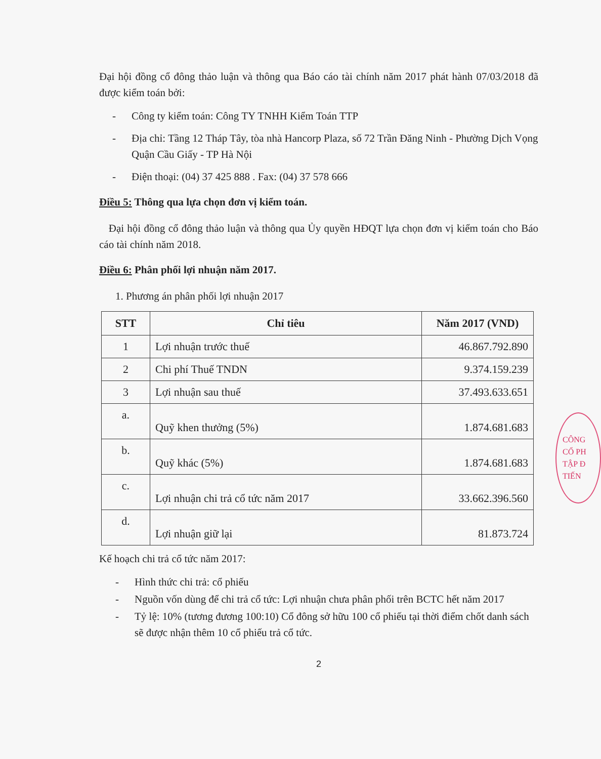Đại hội đồng cổ đông thảo luận và thông qua Báo cáo tài chính năm 2017 phát hành 07/03/2018 đã được kiểm toán bởi:
- Công ty kiểm toán: Công TY TNHH Kiểm Toán TTP
- Địa chỉ: Tầng 12 Tháp Tây, tòa nhà Hancorp Plaza, số 72 Trần Đăng Ninh - Phường Dịch Vọng Quận Cầu Giấy - TP Hà Nội
- Điện thoại: (04) 37 425 888 . Fax: (04) 37 578 666
Điều 5: Thông qua lựa chọn đơn vị kiểm toán.
Đại hội đồng cổ đông thảo luận và thông qua Ủy quyền HĐQT lựa chọn đơn vị kiểm toán cho Báo cáo tài chính năm 2018.
Điều 6: Phân phối lợi nhuận năm 2017.
1. Phương án phân phối lợi nhuận 2017
| STT | Chỉ tiêu | Năm 2017 (VND) |
| --- | --- | --- |
| 1 | Lợi nhuận trước thuế | 46.867.792.890 |
| 2 | Chi phí Thuế TNDN | 9.374.159.239 |
| 3 | Lợi nhuận sau thuế | 37.493.633.651 |
| a. | Quỹ khen thưởng (5%) | 1.874.681.683 |
| b. | Quỹ khác (5%) | 1.874.681.683 |
| c. | Lợi nhuận chi trả cổ tức năm 2017 | 33.662.396.560 |
| d. | Lợi nhuận giữ lại | 81.873.724 |
Kế hoạch chi trả cổ tức năm 2017:
- Hình thức chi trả: cổ phiếu
- Nguồn vốn dùng để chi trả cổ tức: Lợi nhuận chưa phân phối trên BCTC hết năm 2017
- Tỷ lệ: 10% (tương đương 100:10) Cổ đông sở hữu 100 cổ phiếu tại thời điểm chốt danh sách sẽ được nhận thêm 10 cổ phiếu trả cổ tức.
2
CÔNG
CỔ PH
TẬP Đ
TIẾN